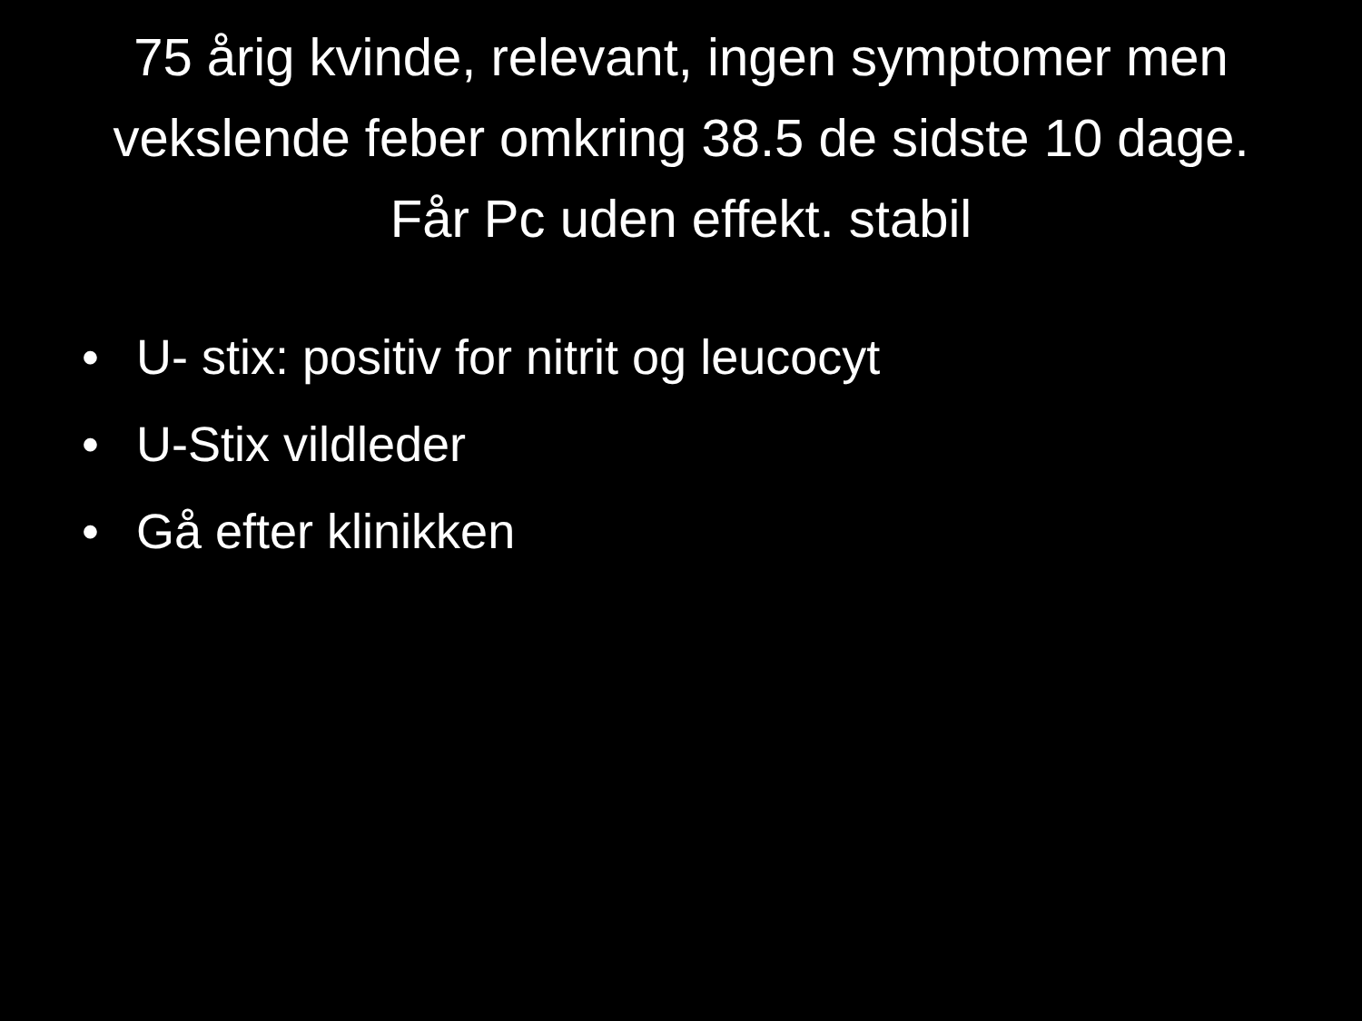75 årig kvinde, relevant, ingen symptomer men vekslende feber omkring 38.5 de sidste 10 dage. Får Pc uden effekt. stabil
• U- stix: positiv for nitrit og leucocyt
• U-Stix vildleder
• Gå efter klinikken